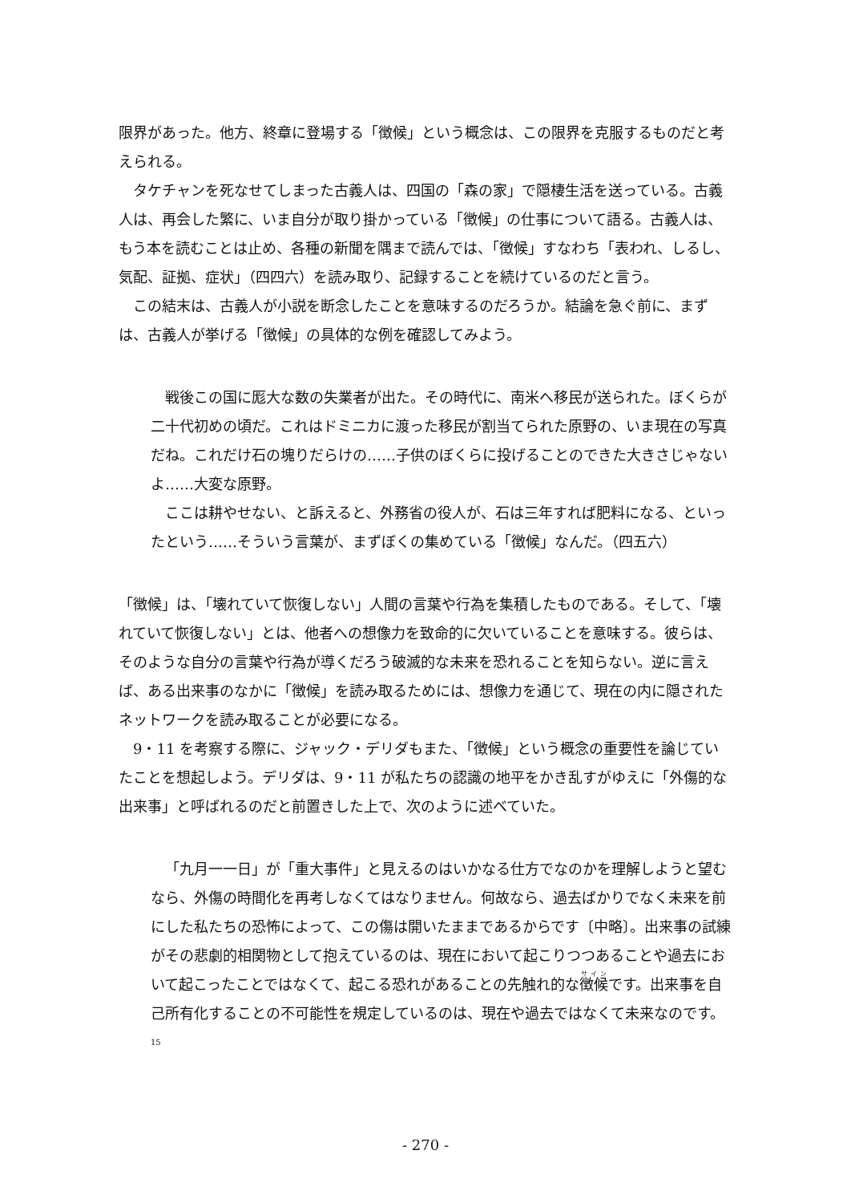限界があった。他方、終章に登場する「徴候」という概念は、この限界を克服するものだと考えられる。
タケチャンを死なせてしまった古義人は、四国の「森の家」で隠棲生活を送っている。古義人は、再会した繁に、いま自分が取り掛かっている「徴候」の仕事について語る。古義人は、もう本を読むことは止め、各種の新聞を隅まで読んでは、「徴候」すなわち「表われ、しるし、気配、証拠、症状」（四四六）を読み取り、記録することを続けているのだと言う。
この結末は、古義人が小説を断念したことを意味するのだろうか。結論を急ぐ前に、まずは、古義人が挙げる「徴候」の具体的な例を確認してみよう。
戦後この国に厖大な数の失業者が出た。その時代に、南米へ移民が送られた。ぼくらが二十代初めの頃だ。これはドミニカに渡った移民が割当てられた原野の、いま現在の写真だね。これだけ石の塊りだらけの……子供のぼくらに投げることのできた大きさじゃないよ……大変な原野。
ここは耕やせない、と訴えると、外務省の役人が、石は三年すれば肥料になる、といったという……そういう言葉が、まずぼくの集めている「徴候」なんだ。（四五六）
「徴候」は、「壊れていて恢復しない」人間の言葉や行為を集積したものである。そして、「壊れていて恢復しない」とは、他者への想像力を致命的に欠いていることを意味する。彼らは、そのような自分の言葉や行為が導くだろう破滅的な未来を恐れることを知らない。逆に言えば、ある出来事のなかに「徴候」を読み取るためには、想像力を通じて、現在の内に隠されたネットワークを読み取ることが必要になる。
9・11 を考察する際に、ジャック・デリダもまた、「徴候」という概念の重要性を論じていたことを想起しよう。デリダは、9・11 が私たちの認識の地平をかき乱すがゆえに「外傷的な出来事」と呼ばれるのだと前置きした上で、次のように述べていた。
「九月一一日」が「重大事件」と見えるのはいかなる仕方でなのかを理解しようと望むなら、外傷の時間化を再考しなくてはなりません。何故なら、過去ばかりでなく未来を前にした私たちの恐怖によって、この傷は開いたままであるからです〔中略〕。出来事の試練がその悲劇的相関物として抱えているのは、現在において起こりつつあることや過去において起こったことではなくて、起こる恐れがあることの先触れ的な徴候です。出来事を自己所有化することの不可能性を規定しているのは、現在や過去ではなくて未来なのです。<sup>15</sup>
- 270 -